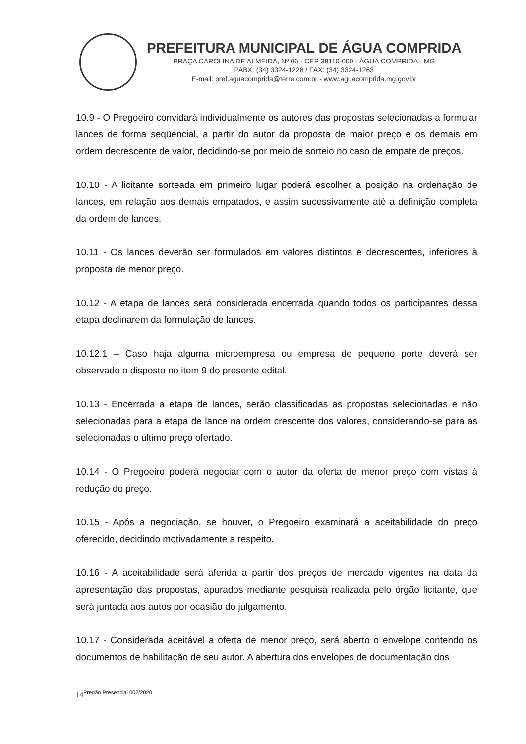PREFEITURA MUNICIPAL DE ÁGUA COMPRIDA
PRAÇA CAROLINA DE ALMEIDA, Nº 06 - CEP 38110-000 - ÁGUA COMPRIDA - MG
PABX: (34) 3324-1228 / FAX: (34) 3324-1263
E-mail: pref.aguacomprida@terra.com.br - www.aguacomprida.mg.gov.br
10.9 - O Pregoeiro convidará individualmente os autores das propostas selecionadas a formular lances de forma seqüencial, a partir do autor da proposta de maior preço e os demais em ordem decrescente de valor, decidindo-se por meio de sorteio no caso de empate de preços.
10.10 - A licitante sorteada em primeiro lugar poderá escolher a posição na ordenação de lances, em relação aos demais empatados, e assim sucessivamente até a definição completa da ordem de lances.
10.11 - Os lances deverão ser formulados em valores distintos e decrescentes, inferiores à proposta de menor preço.
10.12 - A etapa de lances será considerada encerrada quando todos os participantes dessa etapa declinarem da formulação de lances.
10.12.1 – Caso haja alguma microempresa ou empresa de pequeno porte deverá ser observado o disposto no item 9 do presente edital.
10.13 - Encerrada a etapa de lances, serão classificadas as propostas selecionadas e não selecionadas para a etapa de lance na ordem crescente dos valores, considerando-se para as selecionadas o último preço ofertado.
10.14 - O Pregoeiro poderá negociar com o autor da oferta de menor preço com vistas à redução do preço.
10.15 - Após a negociação, se houver, o Pregoeiro examinará a aceitabilidade do preço oferecido, decidindo motivadamente a respeito.
10.16 - A aceitabilidade será aferida a partir dos preços de mercado vigentes na data da apresentação das propostas, apurados mediante pesquisa realizada pelo órgão licitante, que será juntada aos autos por ocasião do julgamento.
10.17 - Considerada aceitável a oferta de menor preço, será aberto o envelope contendo os documentos de habilitação de seu autor. A abertura dos envelopes de documentação dos
14<sup>Pregão Presencial 002/2020</sup>